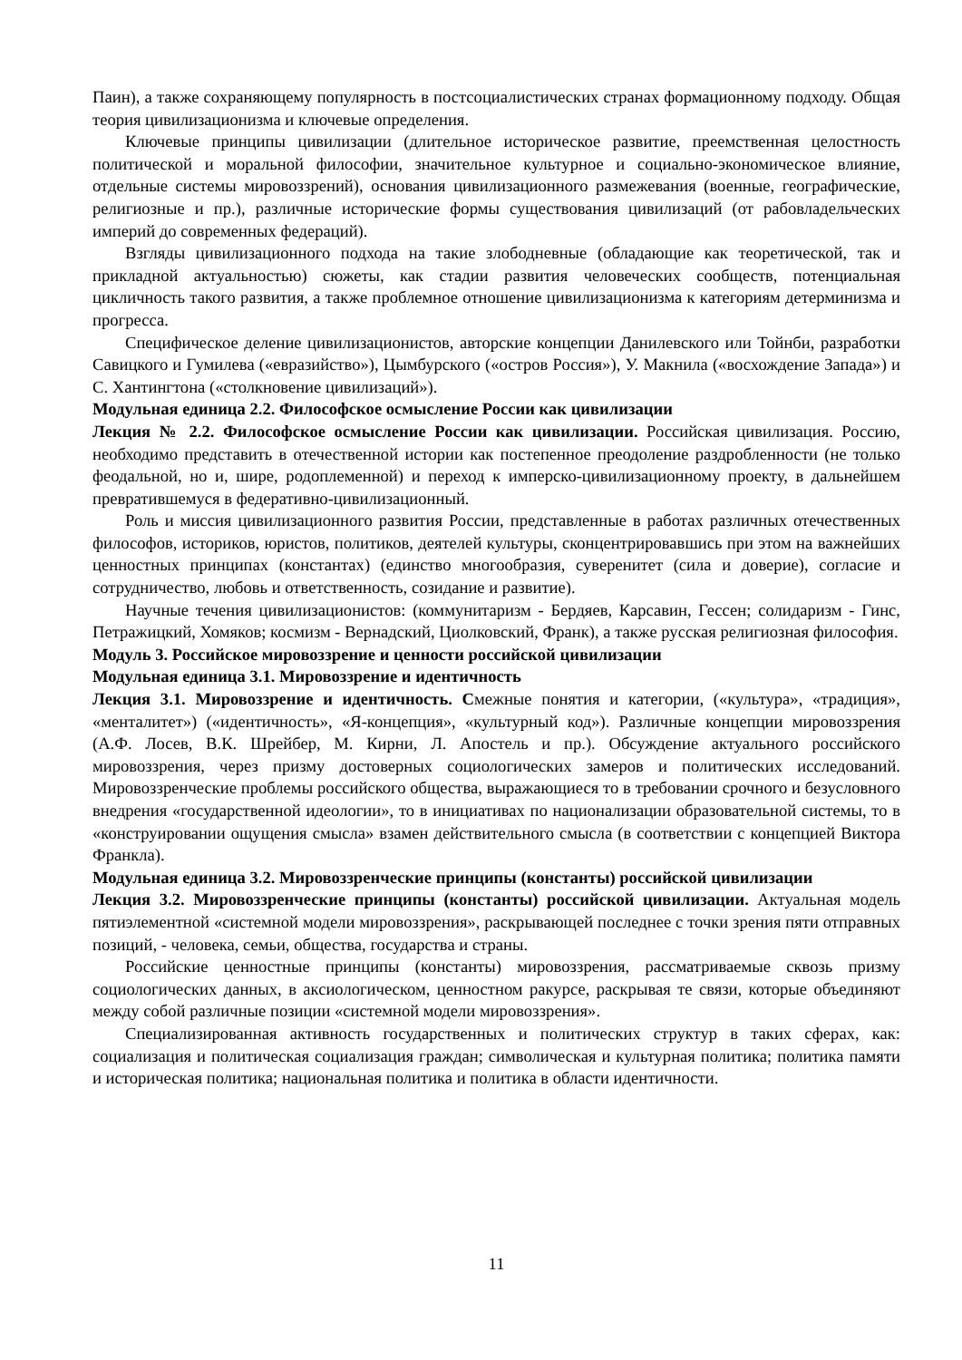Паин), а также сохраняющему популярность в постсоциалистических странах формационному подходу. Общая теория цивилизационизма и ключевые определения.
Ключевые принципы цивилизации (длительное историческое развитие, преемственная целостность политической и моральной философии, значительное культурное и социально-экономическое влияние, отдельные системы мировоззрений), основания цивилизационного размежевания (военные, географические, религиозные и пр.), различные исторические формы существования цивилизаций (от рабовладельческих империй до современных федераций).
Взгляды цивилизационного подхода на такие злободневные (обладающие как теоретической, так и прикладной актуальностью) сюжеты, как стадии развития человеческих сообществ, потенциальная цикличность такого развития, а также проблемное отношение цивилизационизма к категориям детерминизма и прогресса.
Специфическое деление цивилизационистов, авторские концепции Данилевского или Тойнби, разработки Савицкого и Гумилева («евразийство»), Цымбурского («остров Россия»), У. Макнила («восхождение Запада») и С. Хантингтона («столкновение цивилизаций»).
Модульная единица 2.2. Философское осмысление России как цивилизации
Лекция № 2.2. Философское осмысление России как цивилизации. Российская цивилизация. Россию, необходимо представить в отечественной истории как постепенное преодоление раздробленности (не только феодальной, но и, шире, родоплеменной) и переход к имперско-цивилизационному проекту, в дальнейшем превратившемуся в федеративно-цивилизационный.
Роль и миссия цивилизационного развития России, представленные в работах различных отечественных философов, историков, юристов, политиков, деятелей культуры, сконцентрировавшись при этом на важнейших ценностных принципах (константах) (единство многообразия, суверенитет (сила и доверие), согласие и сотрудничество, любовь и ответственность, созидание и развитие).
Научные течения цивилизационистов: (коммунитаризм - Бердяев, Карсавин, Гессен; солидаризм - Гинс, Петражицкий, Хомяков; космизм - Вернадский, Циолковский, Франк), а также русская религиозная философия.
Модуль 3. Российское мировоззрение и ценности российской цивилизации
Модульная единица 3.1. Мировоззрение и идентичность
Лекция 3.1. Мировоззрение и идентичность. Смежные понятия и категории, («культура», «традиция», «менталитет») («идентичность», «Я-концепция», «культурный код»). Различные концепции мировоззрения (А.Ф. Лосев, В.К. Шрейбер, М. Кирни, Л. Апостель и пр.). Обсуждение актуального российского мировоззрения, через призму достоверных социологических замеров и политических исследований. Мировоззренческие проблемы российского общества, выражающиеся то в требовании срочного и безусловного внедрения «государственной идеологии», то в инициативах по национализации образовательной системы, то в «конструировании ощущения смысла» взамен действительного смысла (в соответствии с концепцией Виктора Франкла).
Модульная единица 3.2. Мировоззренческие принципы (константы) российской цивилизации
Лекция 3.2. Мировоззренческие принципы (константы) российской цивилизации. Актуальная модель пятиэлементной «системной модели мировоззрения», раскрывающей последнее с точки зрения пяти отправных позиций, - человека, семьи, общества, государства и страны.
Российские ценностные принципы (константы) мировоззрения, рассматриваемые сквозь призму социологических данных, в аксиологическом, ценностном ракурсе, раскрывая те связи, которые объединяют между собой различные позиции «системной модели мировоззрения».
Специализированная активность государственных и политических структур в таких сферах, как: социализация и политическая социализация граждан; символическая и культурная политика; политика памяти и историческая политика; национальная политика и политика в области идентичности.
11